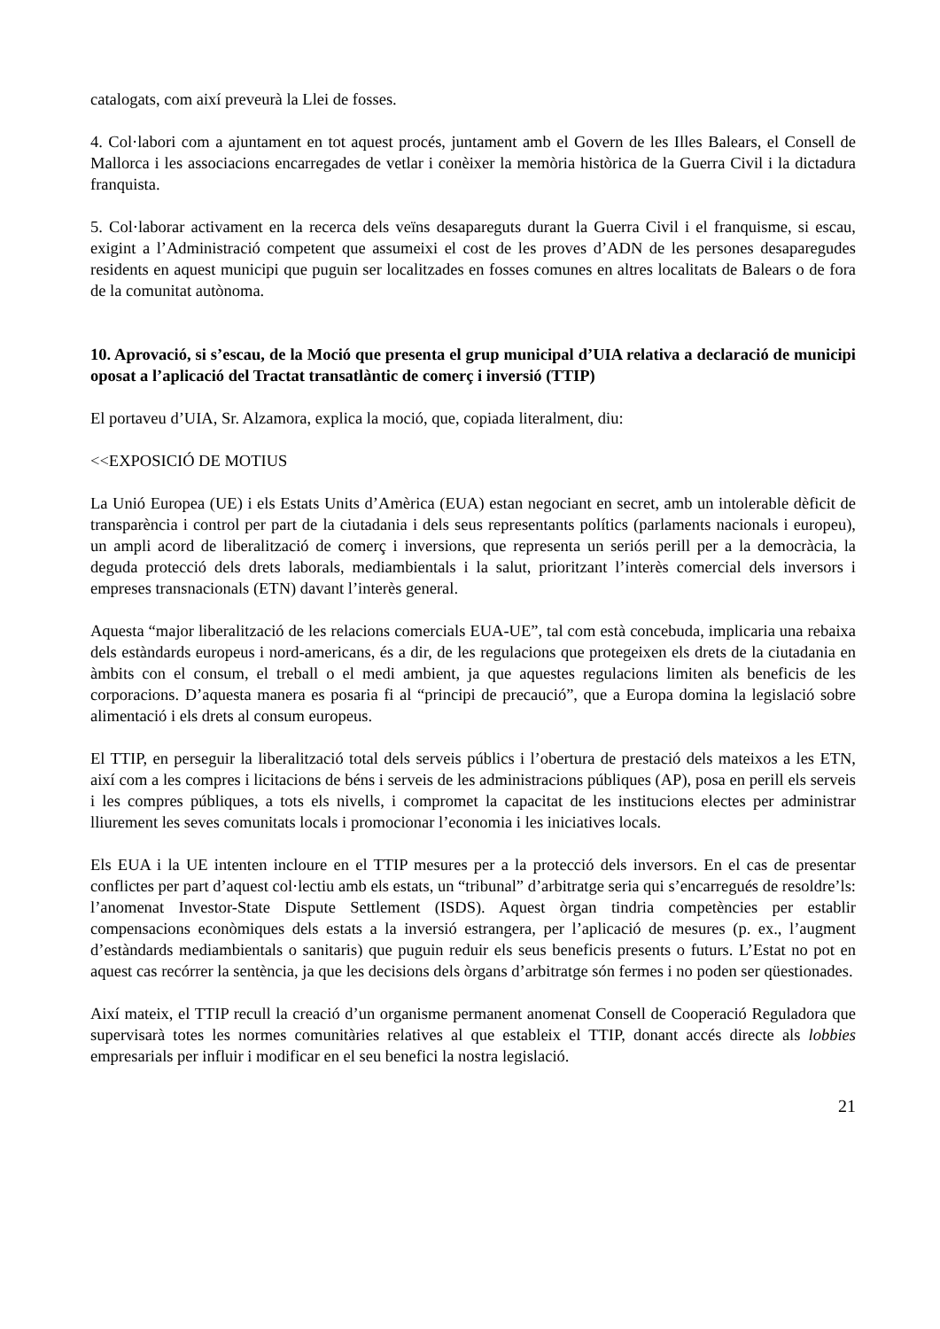catalogats, com així preveurà la Llei de fosses.
4. Col·labori com a ajuntament en tot aquest procés, juntament amb el Govern de les Illes Balears, el Consell de Mallorca i les associacions encarregades de vetlar i conèixer la memòria històrica de la Guerra Civil i la dictadura franquista.
5. Col·laborar activament en la recerca dels veïns desapareguts durant la Guerra Civil i el franquisme, si escau, exigint a l’Administració competent que assumeixi el cost de les proves d’ADN de les persones desaparegudes residents en aquest municipi que puguin ser localitzades en fosses comunes en altres localitats de Balears o de fora de la comunitat autònoma.
10. Aprovació, si s’escau, de la Moció que presenta el grup municipal d’UIA relativa a declaració de municipi oposat a l’aplicació del Tractat transatlàntic de comerç i inversió (TTIP)
El portaveu d’UIA, Sr. Alzamora, explica la moció, que, copiada literalment, diu:
<<EXPOSICIÓ DE MOTIUS
La Unió Europea (UE) i els Estats Units d’Amèrica (EUA) estan negociant en secret, amb un intolerable dèficit de transparència i control per part de la ciutadania i dels seus representants polítics (parlaments nacionals i europeu), un ampli acord de liberalització de comerç i inversions, que representa un seriós perill per a la democràcia, la deguda protecció dels drets laborals, mediambientals i la salut, prioritzant l’interès comercial dels inversors i empreses transnacionals (ETN) davant l’interès general.
Aquesta “major liberalització de les relacions comercials EUA-UE”, tal com està concebuda, implicaria una rebaixa dels estàndards europeus i nord-americans, és a dir, de les regulacions que protegeixen els drets de la ciutadania en àmbits con el consum, el treball o el medi ambient, ja que aquestes regulacions limiten als beneficis de les corporacions. D’aquesta manera es posaria fi al “principi de precaució”, que a Europa domina la legislació sobre alimentació i els drets al consum europeus.
El TTIP, en perseguir la liberalització total dels serveis públics i l’obertura de prestació dels mateixos a les ETN, així com a les compres i licitacions de béns i serveis de les administracions públiques (AP), posa en perill els serveis i les compres públiques, a tots els nivells, i compromet la capacitat de les institucions electes per administrar lliurement les seves comunitats locals i promocionar l’economia i les iniciatives locals.
Els EUA i la UE intenten incloure en el TTIP mesures per a la protecció dels inversors. En el cas de presentar conflictes per part d’aquest col·lectiu amb els estats, un “tribunal” d’arbitratge seria qui s’encarregués de resoldre’ls: l’anomenat Investor-State Dispute Settlement (ISDS). Aquest òrgan tindria competències per establir compensacions econòmiques dels estats a la inversió estrangera, per l’aplicació de mesures (p. ex., l’augment d’estàndards mediambientals o sanitaris) que puguin reduir els seus beneficis presents o futurs. L’Estat no pot en aquest cas recórrer la sentència, ja que les decisions dels òrgans d’arbitratge són fermes i no poden ser qüestionades.
Així mateix, el TTIP recull la creació d’un organisme permanent anomenat Consell de Cooperació Reguladora que supervisarà totes les normes comunitàries relatives al que estableix el TTIP, donant accés directe als lobbies empresarials per influir i modificar en el seu benefici la nostra legislació.
21